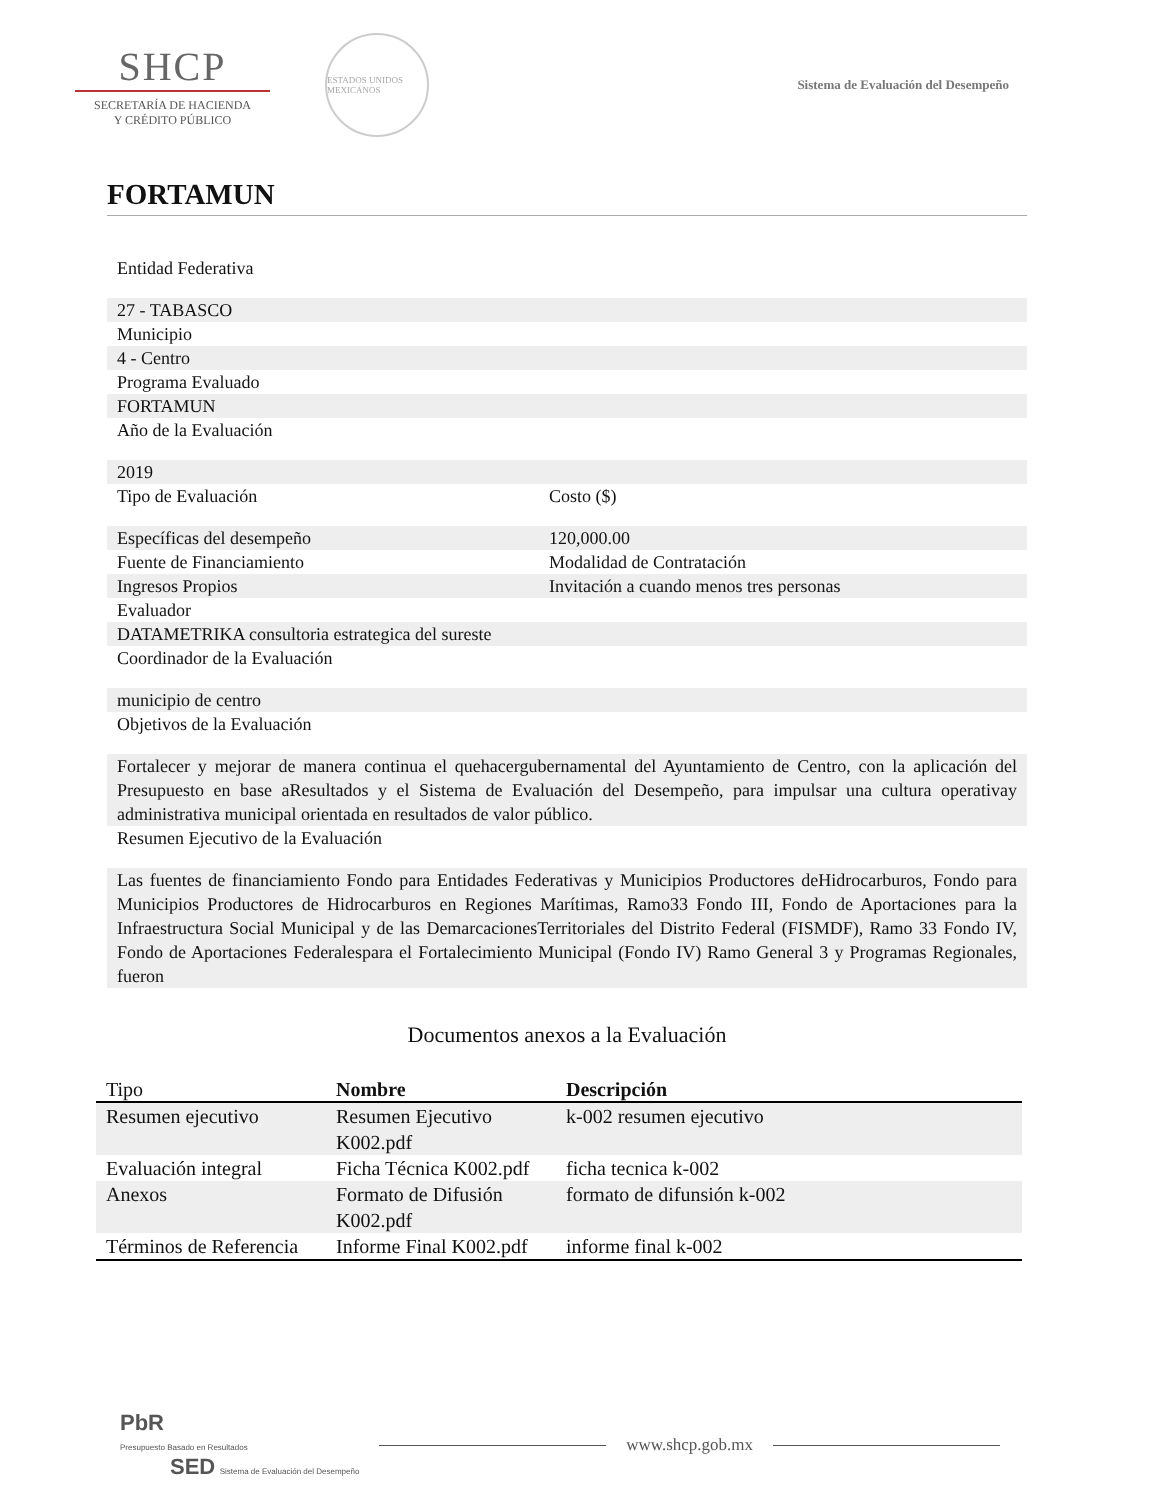SHCP
SECRETARÍA DE HACIENDA
Y CRÉDITO PÚBLICO
ESTADOS UNIDOS MEXICANOS
Sistema de Evaluación del Desempeño
FORTAMUN
Entidad Federativa
27 - TABASCO
Municipio
4 - Centro
Programa Evaluado
FORTAMUN
Año de la Evaluación
2019
Tipo de Evaluación Costo ($)
Específicas del desempeño 120,000.00
Fuente de Financiamiento Modalidad de Contratación
Ingresos Propios Invitación a cuando menos tres personas
Evaluador
DATAMETRIKA consultoria estrategica del sureste
Coordinador de la Evaluación
municipio de centro
Objetivos de la Evaluación
Fortalecer y mejorar de manera continua el quehacergubernamental del Ayuntamiento de Centro, con la aplicación del Presupuesto en base aResultados y el Sistema de Evaluación del Desempeño, para impulsar una cultura operativay administrativa municipal orientada en resultados de valor público.
Resumen Ejecutivo de la Evaluación
Las fuentes de financiamiento Fondo para Entidades Federativas y Municipios Productores deHidrocarburos, Fondo para Municipios Productores de Hidrocarburos en Regiones Marítimas, Ramo33 Fondo III, Fondo de Aportaciones para la Infraestructura Social Municipal y de las DemarcacionesTerritoriales del Distrito Federal (FISMDF), Ramo 33 Fondo IV, Fondo de Aportaciones Federalespara el Fortalecimiento Municipal (Fondo IV) Ramo General 3 y Programas Regionales, fueron
Documentos anexos a la Evaluación
| Tipo | Nombre | Descripción |
| --- | --- | --- |
| Resumen ejecutivo | Resumen Ejecutivo K002.pdf | k-002 resumen ejecutivo |
| Evaluación integral | Ficha Técnica K002.pdf | ficha tecnica k-002 |
| Anexos | Formato de Difusión K002.pdf | formato de difunsión k-002 |
| Términos de Referencia | Informe Final K002.pdf | informe final k-002 |
PbR
Presupuesto Basado en Resultados
SED Sistema de Evaluación del Desempeño
www.shcp.gob.mx